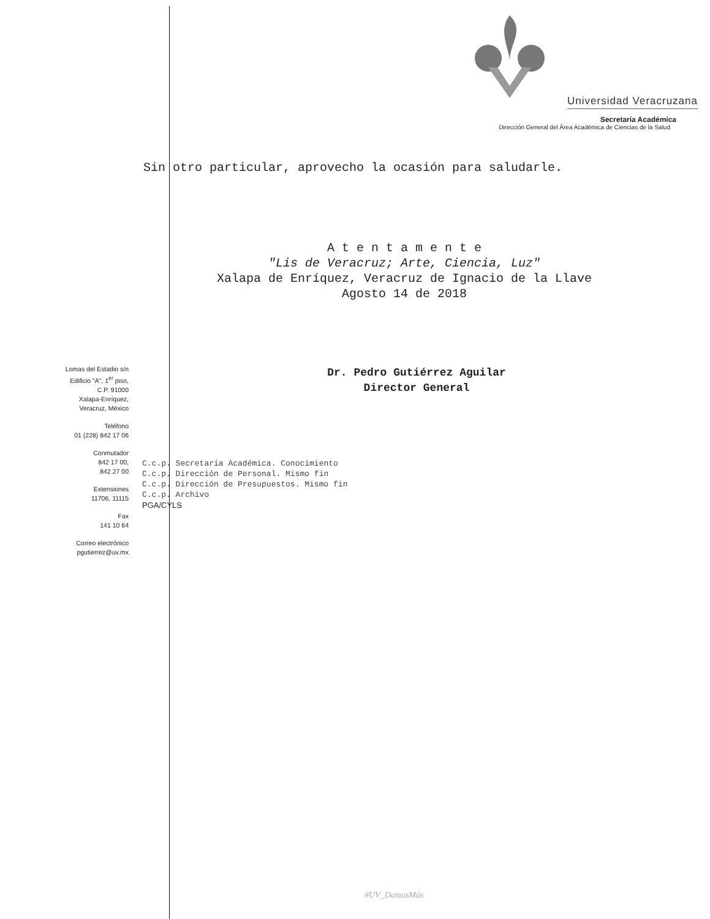Universidad Veracruzana
Secretaría Académica
Dirección General del Área Académica de Ciencias de la Salud
Sin otro particular, aprovecho la ocasión para saludarle.
A t e n t a m e n t e
"Lis de Veracruz; Arte, Ciencia, Luz"
Xalapa de Enríquez, Veracruz de Ignacio de la Llave
Agosto 14 de 2018
Dr. Pedro Gutiérrez Aguilar
Director General
Lomas del Estadio s/n
Edificio "A", 1<sup>er</sup> piso,
C.P. 91000
Xalapa-Enríquez,
Veracruz, México
Teléfono
01 (228) 842 17 06
Conmutador
842 17 00,
842 27 00
Extensiones
11706, 11115
Fax
141 10 64
Correo electrónico
pgutierrez@uv.mx
C.c.p. Secretaría Académica. Conocimiento
C.c.p. Dirección de Personal. Mismo fin
C.c.p. Dirección de Presupuestos. Mismo fin
C.c.p. Archivo
PGA/CYLS
#UV_DamosMás